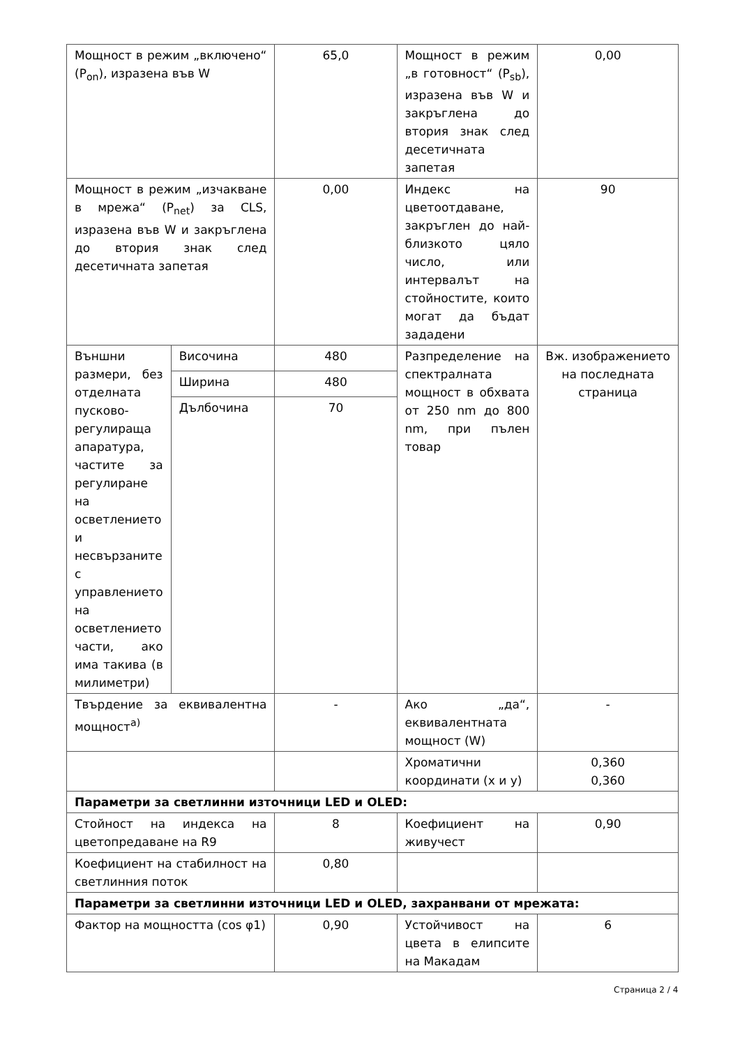| Мощност в режим „включено“ (P<sub>on</sub>), изразена във W | | 65,0 | Мощност в режим „в готовност“ (P<sub>sb</sub>), изразена във W и закръглена до втория знак след десетичната запетая | 0,00 |
| Мощност в режим „изчакване в мрежа“ (P<sub>net</sub>) за CLS, изразена във W и закръглена до втория знак след десетичната запетая | | 0,00 | Индекс на цветоотдаване, закръглен до най-близкото цяло число, или интервалът на стойностите, които могат да бъдат зададени | 90 |
| Външни размери, без отделната пусково-регулираща апаратура, частите за регулиране на осветлението и несвързаните с управлението на осветлението части, ако има такива (в милиметри) | Височина | 480 | Разпределение на спектралната мощност в обхвата от 250 nm до 800 nm, при пълен товар | Вж. изображението на последната страница |
| | Ширина | 480 | | |
| | Дълбочина | 70 | | |
| Твърдение за еквивалентна мощност<sup>a)</sup> | | - | Ако „да“, еквивалентната мощност (W) | - |
| | | | Хроматични координати (x и y) | 0,360 0,360 |
| Параметри за светлинни източници LED и OLED: | | | | |
| Стойност на индекса на цветопредаване на R9 | | 8 | Коефициент на живучест | 0,90 |
| Коефициент на стабилност на светлинния поток | | 0,80 | | |
| Параметри за светлинни източници LED и OLED, захранвани от мрежата: | | | | |
| Фактор на мощността (cos φ1) | | 0,90 | Устойчивост на цвета в елипсите на Макадам | 6 |
Страница 2 / 4